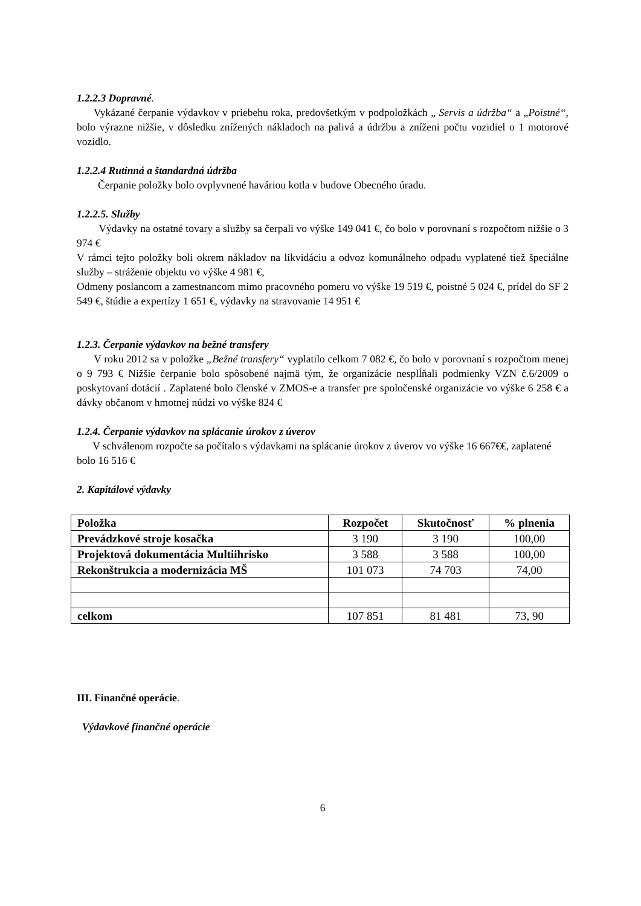1.2.2.3 Dopravné.
Vykázané čerpanie výdavkov v priebehu roka, predovšetkým v podpoložkách „ Servis a údržba“ a „Poistné“, bolo výrazne nižšie, v dôsledku znížených nákladoch na palivá a údržbu a zníženi počtu vozidiel o 1 motorové vozidlo.
1.2.2.4 Rutinná a štandardná údržba
Čerpanie položky bolo ovplyvnené haváriou kotla v budove Obecného úradu.
1.2.2.5. Služby
Výdavky na ostatné tovary a služby sa čerpali vo výške 149 041 €, čo bolo v porovnaní s rozpočtom nižšie o 3 974 €
V rámci tejto položky boli okrem nákladov na likvidáciu a odvoz komunálneho odpadu vyplatené tiež špeciálne služby – stráženie objektu vo výške 4 981 €,
Odmeny poslancom a zamestnancom mimo pracovného pomeru vo výške 19 519 €, poistné 5 024 €, prídel do SF 2 549 €, štúdie a expertízy 1 651 €, výdavky na stravovanie 14 951 €
1.2.3. Čerpanie výdavkov na bežné transfery
V roku 2012 sa v položke „Bežné transfery“ vyplatilo celkom 7 082 €, čo bolo v porovnaní s rozpočtom menej o 9 793 € Nižšie čerpanie bolo spôsobené najmä tým, že organizácie nesplĺňali podmienky VZN č.6/2009 o poskytovaní dotácií . Zaplatené bolo členské v ZMOS-e a transfer pre spoločenské organizácie vo výške 6 258 € a dávky občanom v hmotnej núdzi vo výške 824 €
1.2.4. Čerpanie výdavkov na splácanie úrokov z úverov
V schválenom rozpočte sa počítalo s výdavkami na splácanie úrokov z úverov vo výške 16 667€€, zaplatené bolo 16 516 €
2. Kapitálové výdavky
| Položka | Rozpočet | Skutočnosť | % plnenia |
| --- | --- | --- | --- |
| Prevádzkové stroje kosačka | 3 190 | 3 190 | 100,00 |
| Projektová dokumentácia Multiihrisko | 3 588 | 3 588 | 100,00 |
| Rekonštrukcia a modernizácia MŠ | 101 073 | 74 703 | 74,00 |
| celkom | 107 851 | 81 481 | 73, 90 |
III. Finančné operácie.
Výdavkové finančné operácie
6